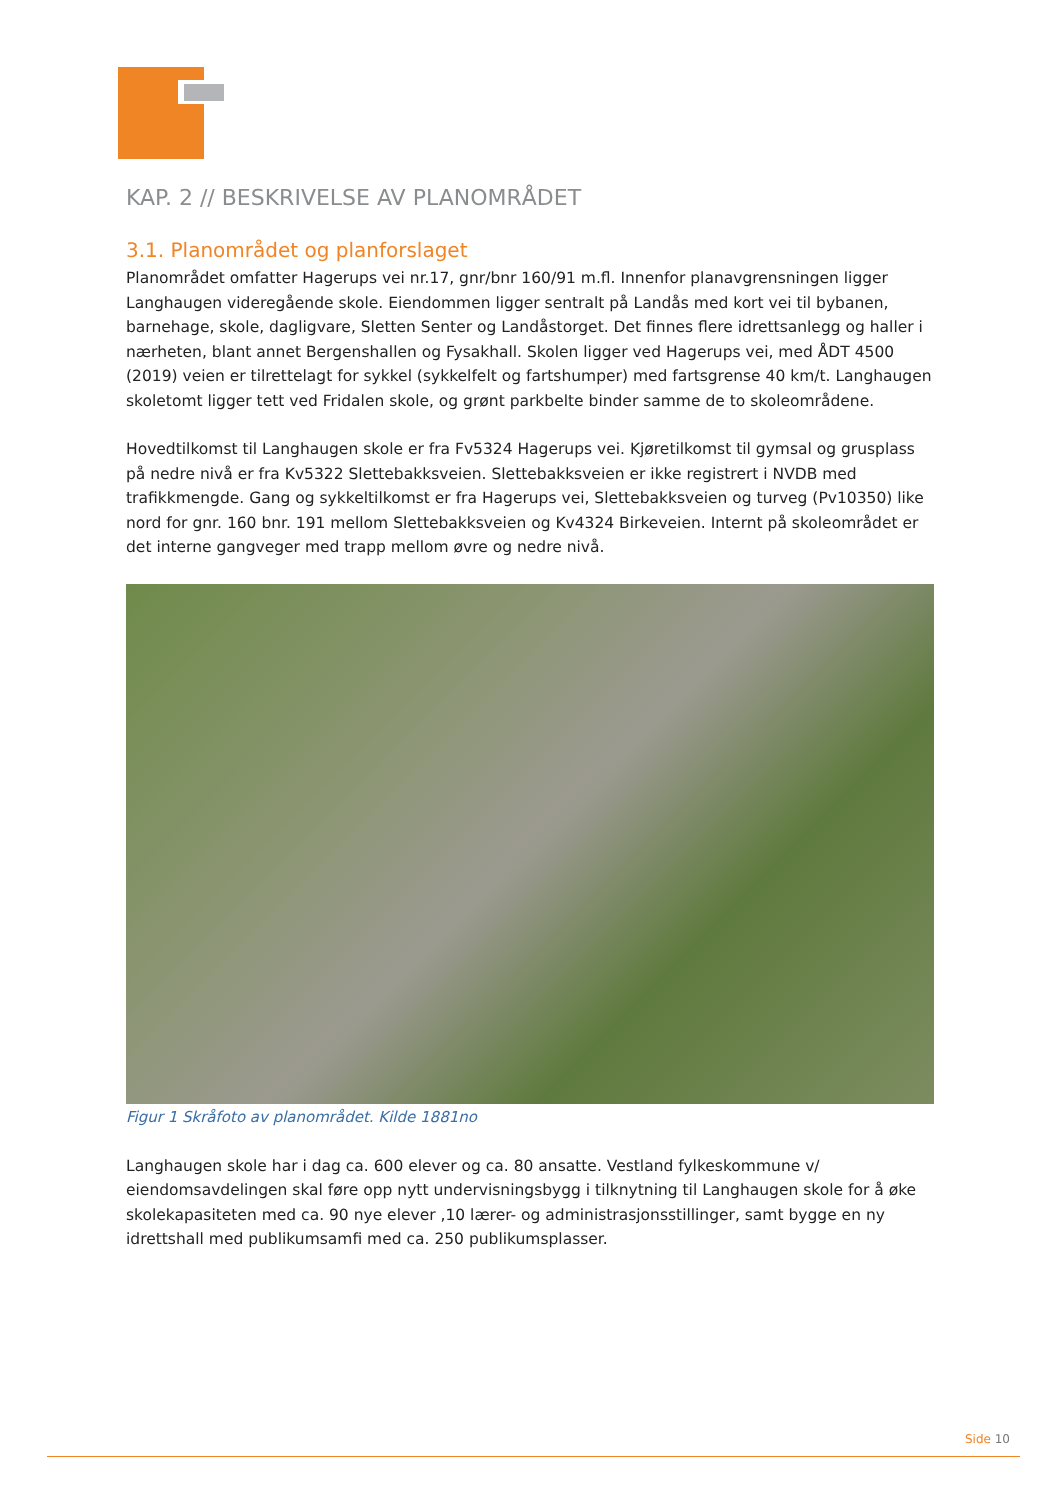KAP. 2 // BESKRIVELSE AV PLANOMRÅDET
3.1. Planområdet og planforslaget
Planområdet omfatter Hagerups vei nr.17, gnr/bnr 160/91 m.fl. Innenfor planavgrensningen ligger Langhaugen videregående skole. Eiendommen ligger sentralt på Landås med kort vei til bybanen, barnehage, skole, dagligvare, Sletten Senter og Landåstorget. Det finnes flere idrettsanlegg og haller i nærheten, blant annet Bergenshallen og Fysakhall. Skolen ligger ved Hagerups vei, med ÅDT 4500 (2019) veien er tilrettelagt for sykkel (sykkelfelt og fartshumper) med fartsgrense 40 km/t. Langhaugen skoletomt ligger tett ved Fridalen skole, og grønt parkbelte binder samme de to skoleområdene.
Hovedtilkomst til Langhaugen skole er fra Fv5324 Hagerups vei. Kjøretilkomst til gymsal og grusplass på nedre nivå er fra Kv5322 Slettebakksveien. Slettebakksveien er ikke registrert i NVDB med trafikkmengde. Gang og sykkeltilkomst er fra Hagerups vei, Slettebakksveien og turveg (Pv10350) like nord for gnr. 160 bnr. 191 mellom Slettebakksveien og Kv4324 Birkeveien. Internt på skoleområdet er det interne gangveger med trapp mellom øvre og nedre nivå.
Figur 1 Skråfoto av planområdet. Kilde 1881no
Langhaugen skole har i dag ca. 600 elever og ca. 80 ansatte. Vestland fylkeskommune v/ eiendomsavdelingen skal føre opp nytt undervisningsbygg i tilknytning til Langhaugen skole for å øke skolekapasiteten med ca. 90 nye elever ,10 lærer- og administrasjonsstillinger, samt bygge en ny idrettshall med publikumsamfi med ca. 250 publikumsplasser.
Side 10